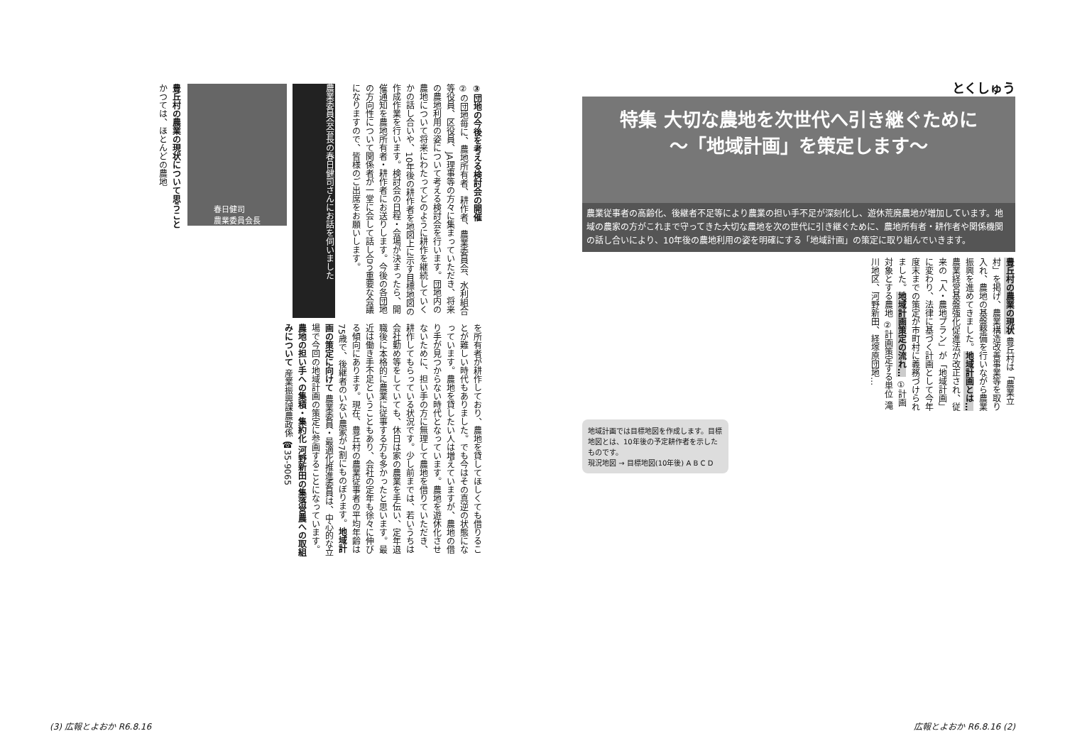③団地の今後を考える検討会の開催
②の団地毎に、農地所有者、耕作者、農業委員会、水利組合等役員、区役員、JA理事等の方々に集まっていただき、将来の農地利用の姿について考える検討会を行います。団地内の農地について将来にわたってどのように耕作を継続していくかの話し合いや、10年後の耕作者を地図上に示す目標地図の作成作業を行います。検討会の日程・会場が決まったら、開催通知を農地所有者・耕作者にお送りします。今後の各団地の方向性について関係者が一堂に会して話し合う重要な会議になりますので、皆様のご出席をお願いします。
農業委員会会長の春日健司さんにお話を伺いました
春日健司
農業委員会長
豊丘村の農業の現状について思うこと
かつては、ほとんどの農地
を所有者が耕作しており、農地を貸してほしくても借りることが難しい時代もありました。でも今はその真逆の状態になっています。農地を貸したい人は増えていますが、農地の借り手が見つからない時代となっています。農地を遊休化させないために、担い手の方に無理して農地を借りていただき、耕作してもらっている状況です。少し前までは、若いうちは会社勤め等をしていても、休日は家の農業を手伝い、定年退職後に本格的に農業に従事する方も多かったと思います。最近は働き手不足ということもあり、会社の定年も徐々に伸びる傾向にあります。現在、豊丘村の農業従事者の平均年齢は75歳で、後継者のいない農家が7割にものぼります。地域計画の策定に向けて 農業委員・最適化推進委員は、中心的な立場で今回の地域計画の策定に参画することになっています。農地の担い手への集積・集約化 河野新田の集落営農への取組みについて 産業振興課農政係 ☎35-9065
(3) 広報とよおか R6.8.16
とくしゅう
特集 大切な農地を次世代へ引き継ぐために
～「地域計画」を策定します～
農業従事者の高齢化、後継者不足等により農業の担い手不足が深刻化し、遊休荒廃農地が増加しています。地域の農家の方がこれまで守ってきた大切な農地を次の世代に引き継ぐために、農地所有者・耕作者や関係機関の話し合いにより、10年後の農地利用の姿を明確にする「地域計画」の策定に取り組んでいきます。
豊丘村の農業の現状 豊丘村は「農業立村」を掲げ、農業構造改善事業等を取り入れ、農地の基盤整備を行いながら農業振興を進めてきました。地域計画とは… 農業経営基盤強化促進法が改正され、従来の「人・農地プラン」が「地域計画」に変わり、法律に基づく計画として今年度末までの策定が市町村に義務づけられました。地域計画策定の流れ… ①計画対象とする農地 ②計画策定する単位 滝川地区、河野新田、経塚原団地…
地域計画では目標地図を作成します。目標地図とは、10年後の予定耕作者を示したものです。
現況地図 → 目標地図(10年後) A B C D
広報とよおか R6.8.16 (2)